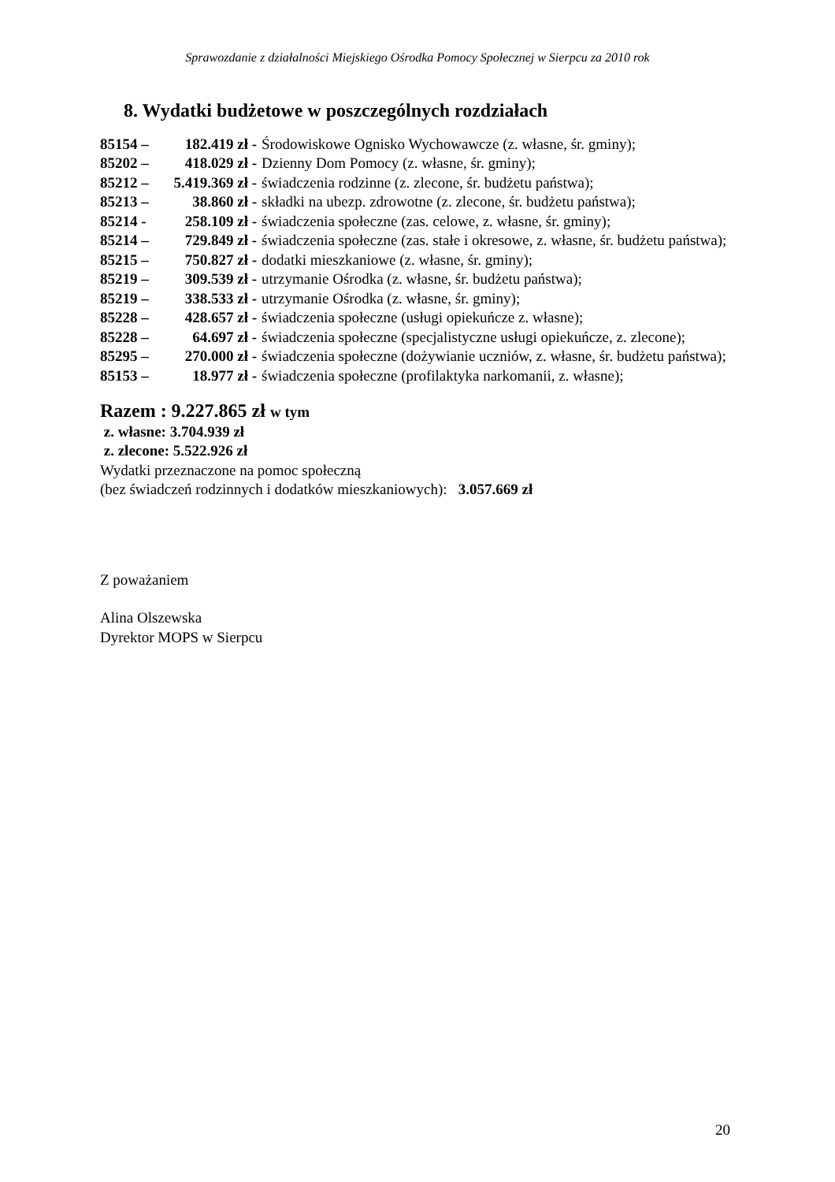Sprawozdanie z działalności Miejskiego Ośrodka Pomocy Społecznej w Sierpcu za 2010 rok
8. Wydatki budżetowe w poszczególnych rozdziałach
85154 – 182.419 zł - Środowiskowe Ognisko Wychowawcze (z. własne, śr. gminy);
85202 – 418.029 zł - Dzienny Dom Pomocy (z. własne, śr. gminy);
85212 – 5.419.369 zł - świadczenia rodzinne (z. zlecone, śr. budżetu państwa);
85213 – 38.860 zł - składki na ubezp. zdrowotne (z. zlecone, śr. budżetu państwa);
85214 - 258.109 zł - świadczenia społeczne (zas. celowe, z. własne, śr. gminy);
85214 – 729.849 zł - świadczenia społeczne (zas. stałe i okresowe, z. własne, śr. budżetu państwa);
85215 – 750.827 zł - dodatki mieszkaniowe (z. własne, śr. gminy);
85219 – 309.539 zł - utrzymanie Ośrodka (z. własne, śr. budżetu państwa);
85219 – 338.533 zł - utrzymanie Ośrodka (z. własne, śr. gminy);
85228 – 428.657 zł - świadczenia społeczne (usługi opiekuńcze z. własne);
85228 – 64.697 zł - świadczenia społeczne (specjalistyczne usługi opiekuńcze, z. zlecone);
85295 – 270.000 zł - świadczenia społeczne (dożywianie uczniów, z. własne, śr. budżetu państwa);
85153 – 18.977 zł - świadczenia społeczne (profilaktyka narkomanii, z. własne);
Razem : 9.227.865 zł w tym
z. własne: 3.704.939 zł
z. zlecone: 5.522.926 zł
Wydatki przeznaczone na pomoc społeczną
(bez świadczeń rodzinnych i dodatków mieszkaniowych): 3.057.669 zł
Z poważaniem
Alina Olszewska
Dyrektor MOPS w Sierpcu
20